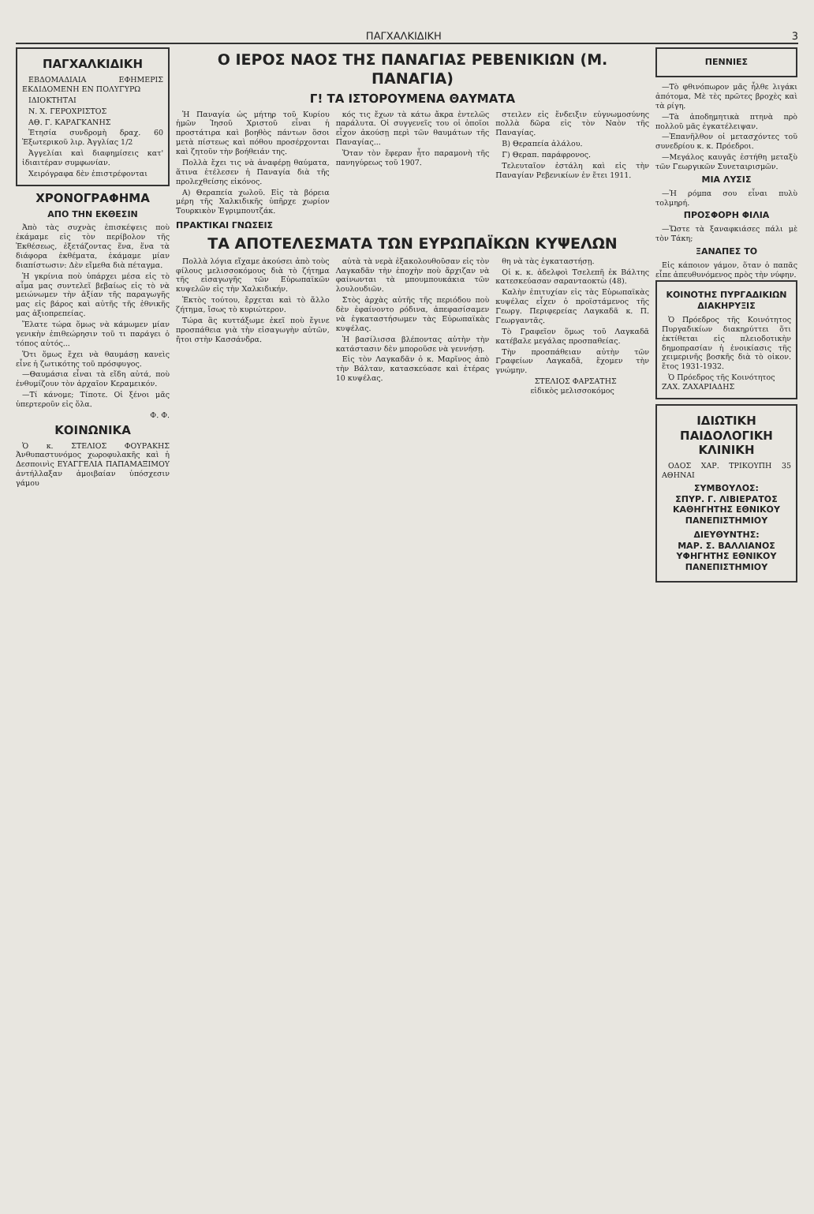ΠΑΓΧΑΛΚΙΔΙΚΗ 3
ΠΑΓΧΑΛΚΙΔΙΚΗ
ΕΒΔΟΜΑΔΙΑΙΑ ΕΦΗΜΕΡΙΣ ΕΚΔΙΔΟΜΕΝΗ ΕΝ ΠΟΛΥΓΥΡΩ
ΙΔΙΟΚΤΗΤΑΙ
Ν. Χ. ΓΕΡΟΧΡΙΣΤΟΣ
ΑΘ. Γ. ΚΑΡΑΓΚΑΝΗΣ
Ἐτησία συνδρομὴ δραχ. 60 Ἐξωτερικοῦ λιρ. Ἀγγλίας 1/2
Ἀγγελίαι καὶ διαφημίσεις κατ' ἰδιαιτέραν συμφωνίαν.
Χειρόγραφα δὲν ἐπιστρέφονται
ΧΡΟΝΟΓΡΑΦΗΜΑ
ΑΠΟ ΤΗΝ ΕΚΘΕΣΙΝ
Ἀπὸ τὰς συχνὰς ἐπισκέψεις ποὺ ἐκάμαμε εἰς τὸν περίβολον τῆς Ἐκθέσεως, ἐξετάζοντας ἕνα, ἕνα τὰ διάφορα ἐκθέματα, ἐκάμαμε μίαν διαπίστωσιν: Δὲν εἴμεθα διὰ πέταγμα.
Ἡ γκρίνια ποὺ ὑπάρχει μέσα εἰς τὸ αἷμα μας συντελεῖ βεβαίως εἰς τὸ νὰ μειώνωμεν τὴν ἀξίαν τῆς παραγωγῆς μας εἰς βάρος καὶ αὐτῆς τῆς ἐθνικῆς μας ἀξιοπρεπείας.
Ἔλατε τώρα ὅμως νὰ κάμωμεν μίαν γενικὴν ἐπιθεώρησιν τοῦ τι παράγει ὁ τόπος αὐτός...
Ὅτι ὅμως ἔχει νὰ θαυμάσῃ κανεὶς εἶνε ἡ ζωτικότης τοῦ πρόσφυγος.
—Θαυμάσια εἶναι τὰ εἴδη αὐτά, ποὺ ἐνθυμίζουν τὸν ἀρχαῖον Κεραμεικόν.
—Τί κάνομε; Τίποτε. Οἱ ξένοι μᾶς ὑπερτεροῦν εἰς ὅλα.
Φ. Φ.
ΚΟΙΝΩΝΙΚΑ
Ὁ κ. ΣΤΕΛΙΟΣ ΦΟΥΡΑΚΗΣ Ἀνθυπαστυνόμος χωροφυλακῆς καὶ ἡ Δεσποινὶς ΕΥΑΓΓΕΛΙΑ ΠΑΠΑΜΑΞΙΜΟΥ ἀντήλλαξαν ἀμοιβαίαν ὑπόσχεσιν γάμου
Ο ΙΕΡΟΣ ΝΑΟΣ ΤΗΣ ΠΑΝΑΓΙΑΣ ΡΕΒΕΝΙΚΙΩΝ (Μ. ΠΑΝΑΓΙΑ)
Γ! ΤΑ ΙΣΤΟΡΟΥΜΕΝΑ ΘΑΥΜΑΤΑ
Ἡ Παναγία ὡς μήτηρ τοῦ Κυρίου ἡμῶν Ἰησοῦ Χριστοῦ εἶναι ἡ προστάτιρα καὶ βοηθὸς πάντων ὅσοι μετὰ πίστεως καὶ πόθου προσέρχονται καὶ ζητοῦν τὴν βοήθειάν της.
Πολλὰ ἔχει τις νὰ ἀναφέρῃ θαύματα, ἅτινα ἐτέλεσεν ἡ Παναγία διὰ τῆς προλεχθείσης εἰκόνος.
Α) Θεραπεία χωλοῦ. Εἰς τὰ βόρεια μέρη τῆς Χαλκιδικῆς ὑπῆρχε χωρίον Τουρκικὸν Ἐγριμπουτζάκ.
κός τις ἔχων τὰ κάτω ἄκρα ἐντελῶς παράλυτα. Οἱ συγγενεῖς του οἱ ὁποῖοι εἶχον ἀκούσῃ περὶ τῶν θαυμάτων τῆς Παναγίας...
Ὅταν τὸν ἔφεραν ἦτο παραμονὴ τῆς πανηγύρεως τοῦ 1907.
στειλεν εἰς ἔνδειξιν εὐγνωμοσύνης πολλὰ δῶρα εἰς τὸν Ναὸν τῆς Παναγίας.
Β) Θεραπεία ἀλάλου.
Γ) Θεραπ. παράφρονος.
Τελευταῖον ἐστάλη καὶ εἰς τὴν Παναγίαν Ρεβενικίων ἐν ἔτει 1911.
ΠΡΑΚΤΙΚΑΙ ΓΝΩΣΕΙΣ
ΤΑ ΑΠΟΤΕΛΕΣΜΑΤΑ ΤΩΝ ΕΥΡΩΠΑΪΚΩΝ ΚΥΨΕΛΩΝ
Πολλὰ λόγια εἴχαμε ἀκούσει ἀπὸ τοὺς φίλους μελισσοκόμους διὰ τὸ ζήτημα τῆς εἰσαγωγῆς τῶν Εὐρωπαϊκῶν κυψελῶν εἰς τὴν Χαλκιδικήν.
Ἐκτὸς τούτου, ἔρχεται καὶ τὸ ἄλλο ζήτημα, ἴσως τὸ κυριώτερον.
Τώρα ἂς κυττάξωμε ἐκεῖ ποὺ ἔγινε προσπάθεια γιὰ τὴν εἰσαγωγὴν αὐτῶν, ἤτοι στὴν Κασσάνδρα.
αὐτὰ τὰ νερὰ ἐξακολουθοῦσαν εἰς τὸν Λαγκαδᾶν τὴν ἐποχὴν ποὺ ἄρχιζαν νὰ φαίνωνται τὰ μπουμπουκάκια τῶν λουλουδιῶν.
Στὸς ἀρχὰς αὐτῆς τῆς περιόδου ποὺ δὲν ἐφαίνοντο ρόδινα, ἀπεφασίσαμεν νὰ ἐγκαταστήσωμεν τὰς Εὐρωπαϊκὰς κυψέλας.
Ἡ βασίλισσα βλέποντας αὐτὴν τὴν κατάστασιν δὲν μποροῦσε νὰ γεννήσῃ.
Εἰς τὸν Λαγκαδᾶν ὁ κ. Μαρῖνος ἀπὸ τὴν Βάλταν, κατασκεύασε καὶ ἑτέρας 10 κυψέλας.
θη νὰ τὰς ἐγκαταστήσῃ.
Οἱ κ. κ. ἀδελφοὶ Τσελεπῆ ἐκ Βάλτης κατεσκεύασαν σαρανταοκτὼ (48).
Καλὴν ἐπιτυχίαν εἰς τὰς Εὐρωπαϊκὰς κυψέλας εἶχεν ὁ προϊστάμενος τῆς Γεωργ. Περιφερείας Λαγκαδᾶ κ. Π. Γεωργαντᾶς.
Τὸ Γραφεῖον ὅμως τοῦ Λαγκαδᾶ κατέβαλε μεγάλας προσπαθείας.
Τὴν προσπάθειαν αὐτὴν τῶν Γραφείων Λαγκαδᾶ, ἔχομεν τὴν γνώμην.
ΣΤΕΛΙΟΣ ΦΑΡΣΑΤΗΣ
εἰδικὸς μελισσοκόμος
ΠΕΝΝΙΕΣ
—Τὸ φθινόπωρον μᾶς ἦλθε λιγάκι ἀπότομα, Μὲ τὲς πρῶτες βροχὲς καὶ τὰ ρίγη.
—Τὰ ἀποδημητικὰ πτηνὰ πρὸ πολλοῦ μᾶς ἐγκατέλειψαν.
—Ἐπανῆλθον οἱ μετασχόντες τοῦ συνεδρίου κ. κ. Πρόεδροι.
—Μεγάλος καυγᾶς ἐστήθη μεταξὺ τῶν Γεωργικῶν Συνεταιρισμῶν.
ΜΙΑ ΛΥΣΙΣ
—Ἡ ρόμπα σου εἶναι πυλὺ τολμηρή.
ΠΡΟΣΦΟΡΗ ΦΙΛΙΑ
—Ὥστε τὰ ξαναφκιάσες πάλι μὲ τὸν Τάκη;
ΞΑΝΑΠΕΣ ΤΟ
Εἰς κάποιον γάμον, ὅταν ὁ παπᾶς εἶπε ἀπευθυνόμενος πρὸς τὴν νύφην.
ΚΟΙΝΟΤΗΣ ΠΥΡΓΑΔΙΚΙΩΝ
ΔΙΑΚΗΡΥΞΙΣ
Ὁ Πρόεδρος τῆς Κοινότητος Πυργαδικίων διακηρύττει ὅτι ἐκτίθεται εἰς πλειοδοτικὴν δημοπρασίαν ἡ ἐνοικίασις τῆς χειμερινῆς βοσκῆς διὰ τὸ οἰκον. ἔτος 1931-1932.
Ὁ Πρόεδρος τῆς Κοινότητος
ΖΑΧ. ΖΑΧΑΡΙΑΔΗΣ
ΙΔΙΩΤΙΚΗ
ΠΑΙΔΟΛΟΓΙΚΗ ΚΛΙΝΙΚΗ
ΟΔΟΣ ΧΑΡ. ΤΡΙΚΟΥΠΗ 35 ΑΘΗΝΑΙ
ΣΥΜΒΟΥΛΟΣ:
ΣΠΥΡ. Γ. ΛΙΒΙΕΡΑΤΟΣ
ΚΑΘΗΓΗΤΗΣ ΕΘΝΙΚΟΥ ΠΑΝΕΠΙΣΤΗΜΙΟΥ
ΔΙΕΥΘΥΝΤΗΣ:
ΜΑΡ. Σ. ΒΑΛΛΙΑΝΟΣ
ΥΦΗΓΗΤΗΣ ΕΘΝΙΚΟΥ ΠΑΝΕΠΙΣΤΗΜΙΟΥ